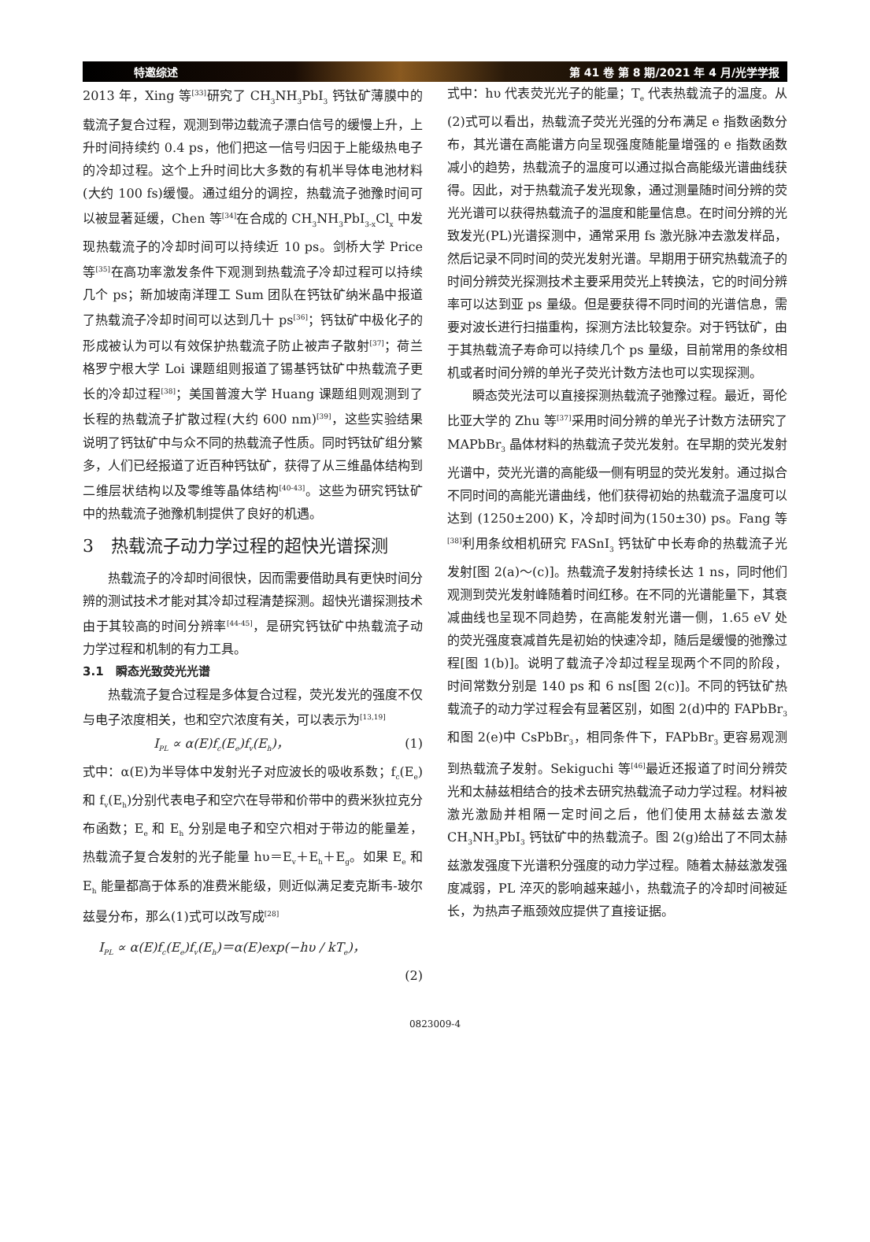特邀综述 第 41 卷 第 8 期/2021 年 4 月/光学学报
2013 年，Xing 等<sup>[33]</sup>研究了 CH<sub>3</sub>NH<sub>3</sub>PbI<sub>3</sub> 钙钛矿薄膜中的载流子复合过程，观测到带边载流子漂白信号的缓慢上升，上升时间持续约 0.4 ps，他们把这一信号归因于上能级热电子的冷却过程。这个上升时间比大多数的有机半导体电池材料(大约 100 fs)缓慢。通过组分的调控，热载流子弛豫时间可以被显著延缓，Chen 等<sup>[34]</sup>在合成的 CH<sub>3</sub>NH<sub>3</sub>PbI<sub>3-x</sub>Cl<sub>x</sub> 中发现热载流子的冷却时间可以持续近 10 ps。剑桥大学 Price 等<sup>[35]</sup>在高功率激发条件下观测到热载流子冷却过程可以持续几个 ps；新加坡南洋理工 Sum 团队在钙钛矿纳米晶中报道了热载流子冷却时间可以达到几十 ps<sup>[36]</sup>；钙钛矿中极化子的形成被认为可以有效保护热载流子防止被声子散射<sup>[37]</sup>；荷兰格罗宁根大学 Loi 课题组则报道了锡基钙钛矿中热载流子更长的冷却过程<sup>[38]</sup>；美国普渡大学 Huang 课题组则观测到了长程的热载流子扩散过程(大约 600 nm)<sup>[39]</sup>，这些实验结果说明了钙钛矿中与众不同的热载流子性质。同时钙钛矿组分繁多，人们已经报道了近百种钙钛矿，获得了从三维晶体结构到二维层状结构以及零维等晶体结构<sup>[40-43]</sup>。这些为研究钙钛矿中的热载流子弛豫机制提供了良好的机遇。
3　热载流子动力学过程的超快光谱探测
热载流子的冷却时间很快，因而需要借助具有更快时间分辨的测试技术才能对其冷却过程清楚探测。超快光谱探测技术由于其较高的时间分辨率<sup>[44-45]</sup>，是研究钙钛矿中热载流子动力学过程和机制的有力工具。
3.1　瞬态光致荧光光谱
热载流子复合过程是多体复合过程，荧光发光的强度不仅与电子浓度相关，也和空穴浓度有关，可以表示为<sup>[13,19]</sup>
I<sub>PL</sub> ∝ α(E)f<sub>c</sub>(E<sub>e</sub>)f<sub>v</sub>(E<sub>h</sub>)， (1)
式中：α(E)为半导体中发射光子对应波长的吸收系数；f<sub>c</sub>(E<sub>e</sub>)和 f<sub>v</sub>(E<sub>h</sub>)分别代表电子和空穴在导带和价带中的费米狄拉克分布函数；E<sub>e</sub> 和 E<sub>h</sub> 分别是电子和空穴相对于带边的能量差，热载流子复合发射的光子能量 hυ＝E<sub>v</sub>＋E<sub>h</sub>＋E<sub>g</sub>。如果 E<sub>e</sub> 和 E<sub>h</sub> 能量都高于体系的准费米能级，则近似满足麦克斯韦-玻尔兹曼分布，那么(1)式可以改写成<sup>[28]</sup>
I<sub>PL</sub> ∝ α(E)f<sub>c</sub>(E<sub>e</sub>)f<sub>v</sub>(E<sub>h</sub>)＝α(E)exp(−hυ / kT<sub>e</sub>)，
(2)
式中：hυ 代表荧光光子的能量；T<sub>e</sub> 代表热载流子的温度。从(2)式可以看出，热载流子荧光光强的分布满足 e 指数函数分布，其光谱在高能谱方向呈现强度随能量增强的 e 指数函数减小的趋势，热载流子的温度可以通过拟合高能级光谱曲线获得。因此，对于热载流子发光现象，通过测量随时间分辨的荧光光谱可以获得热载流子的温度和能量信息。在时间分辨的光致发光(PL)光谱探测中，通常采用 fs 激光脉冲去激发样品，然后记录不同时间的荧光发射光谱。早期用于研究热载流子的时间分辨荧光探测技术主要采用荧光上转换法，它的时间分辨率可以达到亚 ps 量级。但是要获得不同时间的光谱信息，需要对波长进行扫描重构，探测方法比较复杂。对于钙钛矿，由于其热载流子寿命可以持续几个 ps 量级，目前常用的条纹相机或者时间分辨的单光子荧光计数方法也可以实现探测。
瞬态荧光法可以直接探测热载流子弛豫过程。最近，哥伦比亚大学的 Zhu 等<sup>[37]</sup>采用时间分辨的单光子计数方法研究了 MAPbBr<sub>3</sub> 晶体材料的热载流子荧光发射。在早期的荧光发射光谱中，荧光光谱的高能级一侧有明显的荧光发射。通过拟合不同时间的高能光谱曲线，他们获得初始的热载流子温度可以达到 (1250±200) K，冷却时间为(150±30) ps。Fang 等<sup>[38]</sup>利用条纹相机研究 FASnI<sub>3</sub> 钙钛矿中长寿命的热载流子光发射[图 2(a)～(c)]。热载流子发射持续长达 1 ns，同时他们观测到荧光发射峰随着时间红移。在不同的光谱能量下，其衰减曲线也呈现不同趋势，在高能发射光谱一侧，1.65 eV 处的荧光强度衰减首先是初始的快速冷却，随后是缓慢的弛豫过程[图 1(b)]。说明了载流子冷却过程呈现两个不同的阶段，时间常数分别是 140 ps 和 6 ns[图 2(c)]。不同的钙钛矿热载流子的动力学过程会有显著区别，如图 2(d)中的 FAPbBr<sub>3</sub> 和图 2(e)中 CsPbBr<sub>3</sub>，相同条件下，FAPbBr<sub>3</sub> 更容易观测到热载流子发射。Sekiguchi 等<sup>[46]</sup>最近还报道了时间分辨荧光和太赫兹相结合的技术去研究热载流子动力学过程。材料被激光激励并相隔一定时间之后，他们使用太赫兹去激发 CH<sub>3</sub>NH<sub>3</sub>PbI<sub>3</sub> 钙钛矿中的热载流子。图 2(g)给出了不同太赫兹激发强度下光谱积分强度的动力学过程。随着太赫兹激发强度减弱，PL 淬灭的影响越来越小，热载流子的冷却时间被延长，为热声子瓶颈效应提供了直接证据。
0823009-4